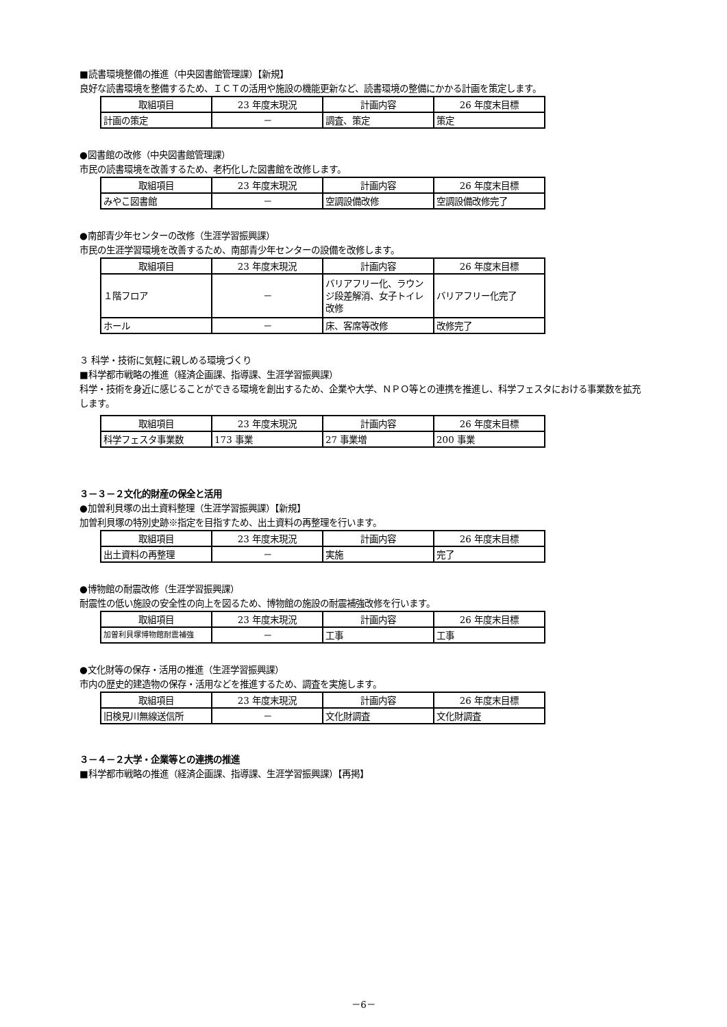■読書環境整備の推進（中央図書館管理課）【新規】
良好な読書環境を整備するため、ＩＣＴの活用や施設の機能更新など、読書環境の整備にかかる計画を策定します。
| 取組項目 | 23 年度末現況 | 計画内容 | 26 年度末目標 |
| --- | --- | --- | --- |
| 計画の策定 | － | 調査、策定 | 策定 |
●図書館の改修（中央図書館管理課）
市民の読書環境を改善するため、老朽化した図書館を改修します。
| 取組項目 | 23 年度末現況 | 計画内容 | 26 年度末目標 |
| --- | --- | --- | --- |
| みやこ図書館 | － | 空調設備改修 | 空調設備改修完了 |
●南部青少年センターの改修（生涯学習振興課）
市民の生涯学習環境を改善するため、南部青少年センターの設備を改修します。
| 取組項目 | 23 年度末現況 | 計画内容 | 26 年度末目標 |
| --- | --- | --- | --- |
| １階フロア | － | バリアフリー化、ラウンジ段差解消、女子トイレ改修 | バリアフリー化完了 |
| ホール | － | 床、客席等改修 | 改修完了 |
３ 科学・技術に気軽に親しめる環境づくり
■科学都市戦略の推進（経済企画課、指導課、生涯学習振興課）
科学・技術を身近に感じることができる環境を創出するため、企業や大学、ＮＰＯ等との連携を推進し、科学フェスタにおける事業数を拡充します。
| 取組項目 | 23 年度末現況 | 計画内容 | 26 年度末目標 |
| --- | --- | --- | --- |
| 科学フェスタ事業数 | 173 事業 | 27 事業増 | 200 事業 |
３－３－２文化的財産の保全と活用
●加曽利貝塚の出土資料整理（生涯学習振興課）【新規】
加曽利貝塚の特別史跡※指定を目指すため、出土資料の再整理を行います。
| 取組項目 | 23 年度末現況 | 計画内容 | 26 年度末目標 |
| --- | --- | --- | --- |
| 出土資料の再整理 | － | 実施 | 完了 |
●博物館の耐震改修（生涯学習振興課）
耐震性の低い施設の安全性の向上を図るため、博物館の施設の耐震補強改修を行います。
| 取組項目 | 23 年度末現況 | 計画内容 | 26 年度末目標 |
| --- | --- | --- | --- |
| 加曽利貝塚博物館耐震補強 | － | 工事 | 工事 |
●文化財等の保存・活用の推進（生涯学習振興課）
市内の歴史的建造物の保存・活用などを推進するため、調査を実施します。
| 取組項目 | 23 年度末現況 | 計画内容 | 26 年度末目標 |
| --- | --- | --- | --- |
| 旧検見川無線送信所 | － | 文化財調査 | 文化財調査 |
３－４－２大学・企業等との連携の推進
■科学都市戦略の推進（経済企画課、指導課、生涯学習振興課）【再掲】
－6－